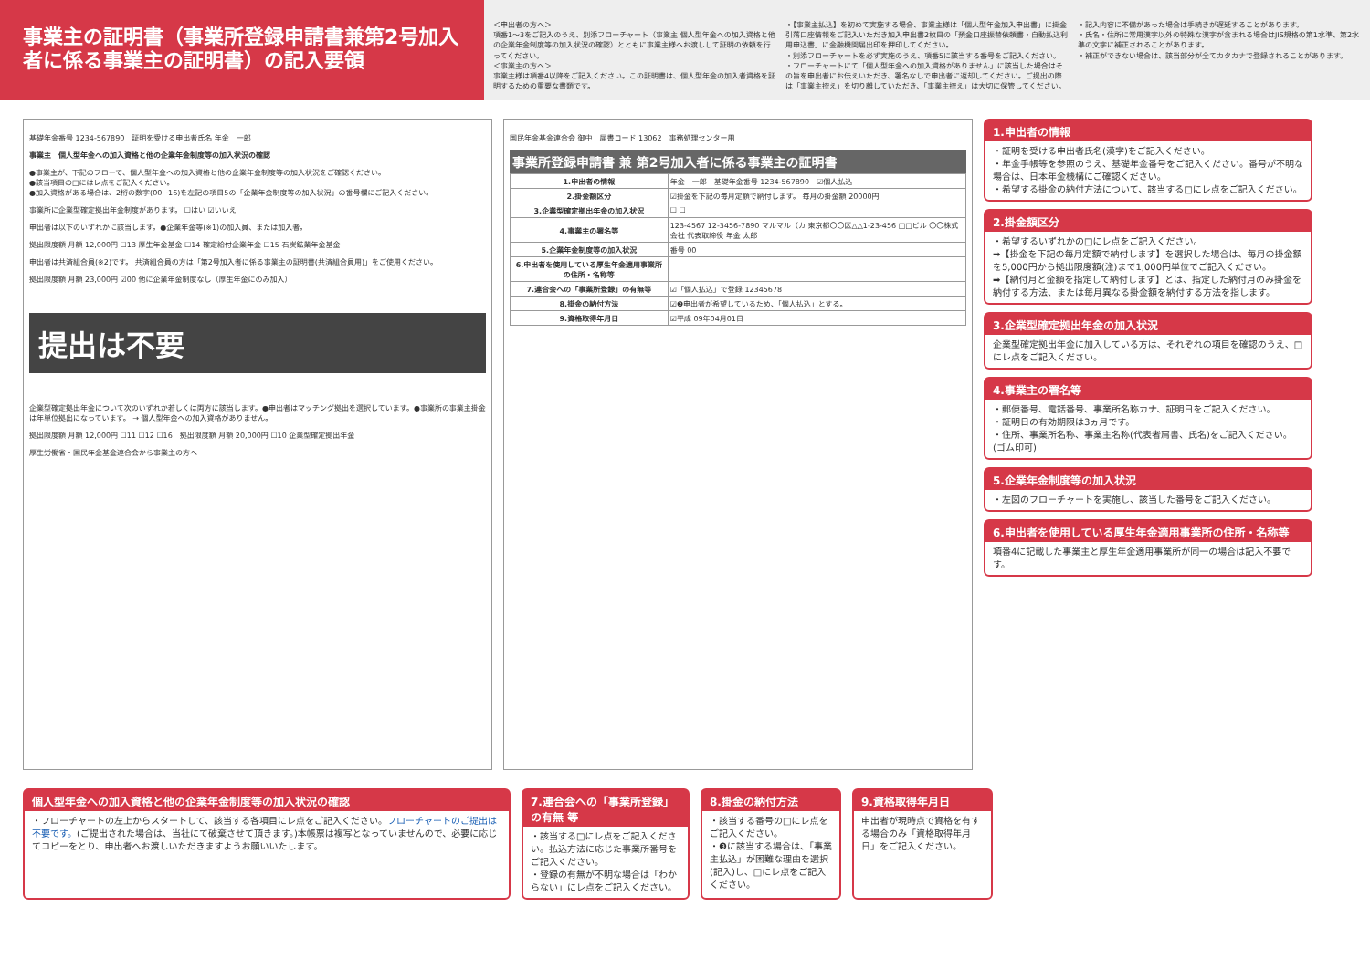事業主の証明書（事業所登録申請書兼第2号加入者に係る事業主の証明書）の記入要領
＜申出者の方へ＞
項番1～3をご記入のうえ、別添フローチャート（事業主 個人型年金への加入資格と他の企業年金制度等の加入状況の確認）とともに事業主様へお渡しして証明の依頼を行ってください。
＜事業主の方へ＞
事業主様は項番4以降をご記入ください。この証明書は、個人型年金の加入者資格を証明するための重要な書類です。
・【事業主払込】を初めて実施する場合、事業主様は「個人型年金加入申出書」に掛金引落口座情報をご記入いただき加入申出書2枚目の「預金口座振替依頼書・自動払込利用申込書」に金融機関届出印を押印してください。
・別添フローチャートを必ず実施のうえ、項番5に該当する番号をご記入ください。
・フローチャートにて「個人型年金への加入資格がありません」に該当した場合はその旨を申出者にお伝えいただき、署名なしで申出者に返却してください。ご提出の際は「事業主控え」を切り離していただき、「事業主控え」は大切に保管してください。
・記入内容に不備があった場合は手続きが遅延することがあります。
・氏名・住所に常用漢字以外の特殊な漢字が含まれる場合はJIS規格の第1水準、第2水準の文字に補正されることがあります。
・補正ができない場合は、該当部分が全てカタカナで登録されることがあります。
基礎年金番号 1234-567890　証明を受ける申出者氏名 年金　一郎
事業主　個人型年金への加入資格と他の企業年金制度等の加入状況の確認
●事業主が、下記のフローで、個人型年金への加入資格と他の企業年金制度等の加入状況をご確認ください。
●該当項目の□にはレ点をご記入ください。
●加入資格がある場合は、2桁の数字(00~16)を左記の項目5の「企業年金制度等の加入状況」の番号欄にご記入ください。
事業所に企業型確定拠出年金制度があります。 ☐はい ☑いいえ
申出者は以下のいずれかに該当します。●企業年金等(※1)の加入員、または加入者。
拠出限度額 月額 12,000円 ☐13 厚生年金基金 ☐14 確定給付企業年金 ☐15 石炭鉱業年金基金
申出者は共済組合員(※2)です。 共済組合員の方は「第2号加入者に係る事業主の証明書(共済組合員用)」をご使用ください。
拠出限度額 月額 23,000円 ☑00 他に企業年金制度なし（厚生年金にのみ加入）
提出は不要
企業型確定拠出年金について次のいずれか若しくは両方に該当します。●申出者はマッチング拠出を選択しています。●事業所の事業主掛金は年単位拠出になっています。 → 個人型年金への加入資格がありません。
拠出限度額 月額 12,000円 ☐11 ☐12 ☐16　拠出限度額 月額 20,000円 ☐10 企業型確定拠出年金
厚生労働省・国民年金基金連合会から事業主の方へ
国民年金基金連合会 御中　届書コード 13062　事務処理センター用
事業所登録申請書 兼 第2号加入者に係る事業主の証明書
| 1.申出者の情報 | 年金 一郎 基礎年金番号 1234-567890 ☑個人払込 |
| 2.掛金額区分 | ☑掛金を下記の毎月定額で納付します。 毎月の掛金額 20000円 |
| 3.企業型確定拠出年金の加入状況 | ☐ ☐ |
| 4.事業主の署名等 | 123-4567 12-3456-7890 マルマル（カ 東京都〇〇区△△1-23-456 □□ビル 〇〇株式会社 代表取締役 年金 太郎 |
| 5.企業年金制度等の加入状況 | 番号 00 |
| 6.申出者を使用している厚生年金適用事業所の住所・名称等 | |
| 7.連合会への「事業所登録」の有無等 | ☑「個人払込」で登録 12345678 |
| 8.掛金の納付方法 | ☑❷申出者が希望しているため、「個人払込」とする。 |
| 9.資格取得年月日 | ☑平成 09年04月01日 |
1.申出者の情報
・証明を受ける申出者氏名(漢字)をご記入ください。
・年金手帳等を参照のうえ、基礎年金番号をご記入ください。番号が不明な場合は、日本年金機構にご確認ください。
・希望する掛金の納付方法について、該当する□にレ点をご記入ください。
2.掛金額区分
・希望するいずれかの□にレ点をご記入ください。
➡【掛金を下記の毎月定額で納付します】を選択した場合は、毎月の掛金額を5,000円から拠出限度額(注)まで1,000円単位でご記入ください。
➡【納付月と金額を指定して納付します】とは、指定した納付月のみ掛金を納付する方法、または毎月異なる掛金額を納付する方法を指します。
3.企業型確定拠出年金の加入状況
企業型確定拠出年金に加入している方は、それぞれの項目を確認のうえ、□にレ点をご記入ください。
4.事業主の署名等
・郵便番号、電話番号、事業所名称カナ、証明日をご記入ください。
・証明日の有効期限は3ヵ月です。
・住所、事業所名称、事業主名称(代表者肩書、氏名)をご記入ください。(ゴム印可)
5.企業年金制度等の加入状況
・左図のフローチャートを実施し、該当した番号をご記入ください。
6.申出者を使用している厚生年金適用事業所の住所・名称等
項番4に記載した事業主と厚生年金適用事業所が同一の場合は記入不要です。
個人型年金への加入資格と他の企業年金制度等の加入状況の確認
・フローチャートの左上からスタートして、該当する各項目にレ点をご記入ください。フローチャートのご提出は不要です。(ご提出された場合は、当社にて破棄させて頂きます。)本帳票は複写となっていませんので、必要に応じてコピーをとり、申出者へお渡しいただきますようお願いいたします。
7.連合会への「事業所登録」の有無 等
・該当する□にレ点をご記入ください。払込方法に応じた事業所番号をご記入ください。
・登録の有無が不明な場合は「わからない」にレ点をご記入ください。
8.掛金の納付方法
・該当する番号の□にレ点をご記入ください。
・❸に該当する場合は、「事業主払込」が困難な理由を選択(記入)し、□にレ点をご記入ください。
9.資格取得年月日
申出者が現時点で資格を有する場合のみ「資格取得年月日」をご記入ください。